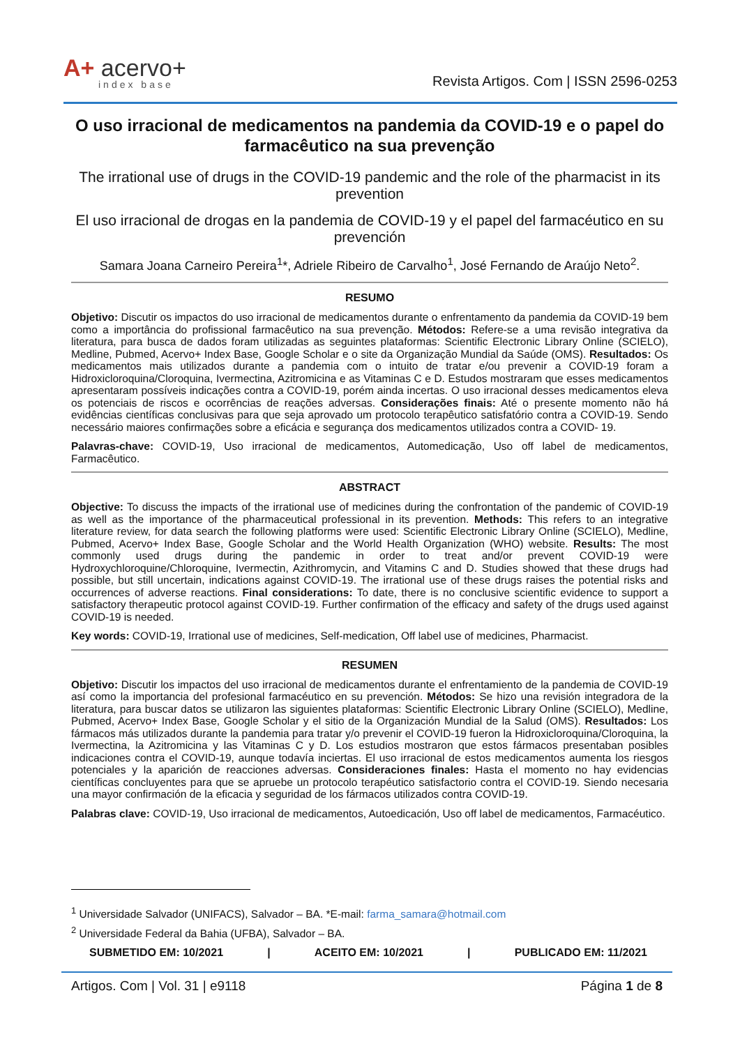A+ acervo+
index base
Revista Artigos. Com | ISSN 2596-0253
O uso irracional de medicamentos na pandemia da COVID-19 e o papel do farmacêutico na sua prevenção
The irrational use of drugs in the COVID-19 pandemic and the role of the pharmacist in its prevention
El uso irracional de drogas en la pandemia de COVID-19 y el papel del farmacéutico en su prevención
Samara Joana Carneiro Pereira<sup>1</sup>*, Adriele Ribeiro de Carvalho<sup>1</sup>, José Fernando de Araújo Neto<sup>2</sup>.
RESUMO
Objetivo: Discutir os impactos do uso irracional de medicamentos durante o enfrentamento da pandemia da COVID-19 bem como a importância do profissional farmacêutico na sua prevenção. Métodos: Refere-se a uma revisão integrativa da literatura, para busca de dados foram utilizadas as seguintes plataformas: Scientific Electronic Library Online (SCIELO), Medline, Pubmed, Acervo+ Index Base, Google Scholar e o site da Organização Mundial da Saúde (OMS). Resultados: Os medicamentos mais utilizados durante a pandemia com o intuito de tratar e/ou prevenir a COVID-19 foram a Hidroxicloroquina/Cloroquina, Ivermectina, Azitromicina e as Vitaminas C e D. Estudos mostraram que esses medicamentos apresentaram possíveis indicações contra a COVID-19, porém ainda incertas. O uso irracional desses medicamentos eleva os potenciais de riscos e ocorrências de reações adversas. Considerações finais: Até o presente momento não há evidências científicas conclusivas para que seja aprovado um protocolo terapêutico satisfatório contra a COVID-19. Sendo necessário maiores confirmações sobre a eficácia e segurança dos medicamentos utilizados contra a COVID- 19.
Palavras-chave: COVID-19, Uso irracional de medicamentos, Automedicação, Uso off label de medicamentos, Farmacêutico.
ABSTRACT
Objective: To discuss the impacts of the irrational use of medicines during the confrontation of the pandemic of COVID-19 as well as the importance of the pharmaceutical professional in its prevention. Methods: This refers to an integrative literature review, for data search the following platforms were used: Scientific Electronic Library Online (SCIELO), Medline, Pubmed, Acervo+ Index Base, Google Scholar and the World Health Organization (WHO) website. Results: The most commonly used drugs during the pandemic in order to treat and/or prevent COVID-19 were Hydroxychloroquine/Chloroquine, Ivermectin, Azithromycin, and Vitamins C and D. Studies showed that these drugs had possible, but still uncertain, indications against COVID-19. The irrational use of these drugs raises the potential risks and occurrences of adverse reactions. Final considerations: To date, there is no conclusive scientific evidence to support a satisfactory therapeutic protocol against COVID-19. Further confirmation of the efficacy and safety of the drugs used against COVID-19 is needed.
Key words: COVID-19, Irrational use of medicines, Self-medication, Off label use of medicines, Pharmacist.
RESUMEN
Objetivo: Discutir los impactos del uso irracional de medicamentos durante el enfrentamiento de la pandemia de COVID-19 así como la importancia del profesional farmacéutico en su prevención. Métodos: Se hizo una revisión integradora de la literatura, para buscar datos se utilizaron las siguientes plataformas: Scientific Electronic Library Online (SCIELO), Medline, Pubmed, Acervo+ Index Base, Google Scholar y el sitio de la Organización Mundial de la Salud (OMS). Resultados: Los fármacos más utilizados durante la pandemia para tratar y/o prevenir el COVID-19 fueron la Hidroxicloroquina/Cloroquina, la Ivermectina, la Azitromicina y las Vitaminas C y D. Los estudios mostraron que estos fármacos presentaban posibles indicaciones contra el COVID-19, aunque todavía inciertas. El uso irracional de estos medicamentos aumenta los riesgos potenciales y la aparición de reacciones adversas. Consideraciones finales: Hasta el momento no hay evidencias científicas concluyentes para que se apruebe un protocolo terapéutico satisfactorio contra el COVID-19. Siendo necesaria una mayor confirmación de la eficacia y seguridad de los fármacos utilizados contra COVID-19.
Palabras clave: COVID-19, Uso irracional de medicamentos, Autoedicación, Uso off label de medicamentos, Farmacéutico.
<sup>1</sup> Universidade Salvador (UNIFACS), Salvador – BA. *E-mail: farma_samara@hotmail.com
<sup>2</sup> Universidade Federal da Bahia (UFBA), Salvador – BA.
SUBMETIDO EM: 10/2021 | ACEITO EM: 10/2021 | PUBLICADO EM: 11/2021
Artigos. Com | Vol. 31 | e9118 Página 1 de 8